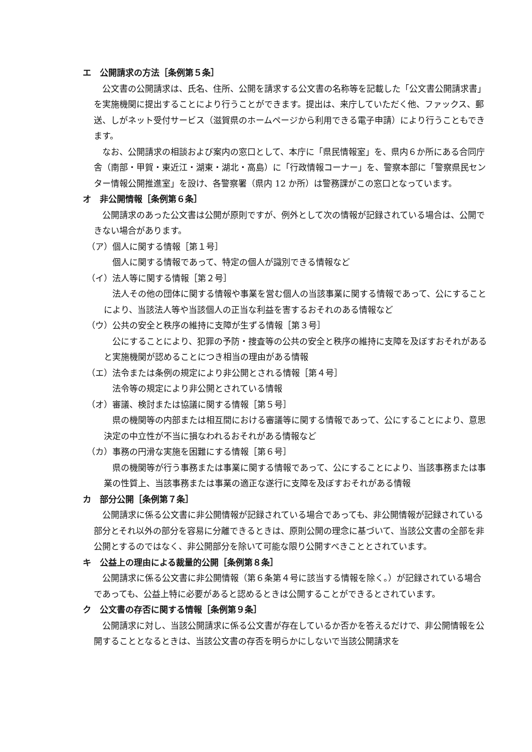エ　公開請求の方法［条例第５条］
公文書の公開請求は、氏名、住所、公開を請求する公文書の名称等を記載した「公文書公開請求書」を実施機関に提出することにより行うことができます。提出は、来庁していただく他、ファックス、郵送、しがネット受付サービス（滋賀県のホームページから利用できる電子申請）により行うこともできます。
なお、公開請求の相談および案内の窓口として、本庁に「県民情報室」を、県内６か所にある合同庁舎（南部・甲賀・東近江・湖東・湖北・高島）に「行政情報コーナー」を、警察本部に「警察県民センター情報公開推進室」を設け、各警察署（県内 12 か所）は警務課がこの窓口となっています。
オ　非公開情報［条例第６条］
公開請求のあった公文書は公開が原則ですが、例外として次の情報が記録されている場合は、公開できない場合があります。
（ア）個人に関する情報［第１号］
個人に関する情報であって、特定の個人が識別できる情報など
（イ）法人等に関する情報［第２号］
法人その他の団体に関する情報や事業を営む個人の当該事業に関する情報であって、公にすることにより、当該法人等や当該個人の正当な利益を害するおそれのある情報など
（ウ）公共の安全と秩序の維持に支障が生ずる情報［第３号］
公にすることにより、犯罪の予防・捜査等の公共の安全と秩序の維持に支障を及ぼすおそれがあると実施機関が認めることにつき相当の理由がある情報
（エ）法令または条例の規定により非公開とされる情報［第４号］
法令等の規定により非公開とされている情報
（オ）審議、検討または協議に関する情報［第５号］
県の機関等の内部または相互間における審議等に関する情報であって、公にすることにより、意思決定の中立性が不当に損なわれるおそれがある情報など
（カ）事務の円滑な実施を困難にする情報［第６号］
県の機関等が行う事務または事業に関する情報であって、公にすることにより、当該事務または事業の性質上、当該事務または事業の適正な遂行に支障を及ぼすおそれがある情報
カ　部分公開［条例第７条］
公開請求に係る公文書に非公開情報が記録されている場合であっても、非公開情報が記録されている部分とそれ以外の部分を容易に分離できるときは、原則公開の理念に基づいて、当該公文書の全部を非公開とするのではなく、非公開部分を除いて可能な限り公開すべきこととされています。
キ　公益上の理由による裁量的公開［条例第８条］
公開請求に係る公文書に非公開情報（第６条第４号に該当する情報を除く。）が記録されている場合であっても、公益上特に必要があると認めるときは公開することができるとされています。
ク　公文書の存否に関する情報［条例第９条］
公開請求に対し、当該公開請求に係る公文書が存在しているか否かを答えるだけで、非公開情報を公開することとなるときは、当該公文書の存否を明らかにしないで当該公開請求を